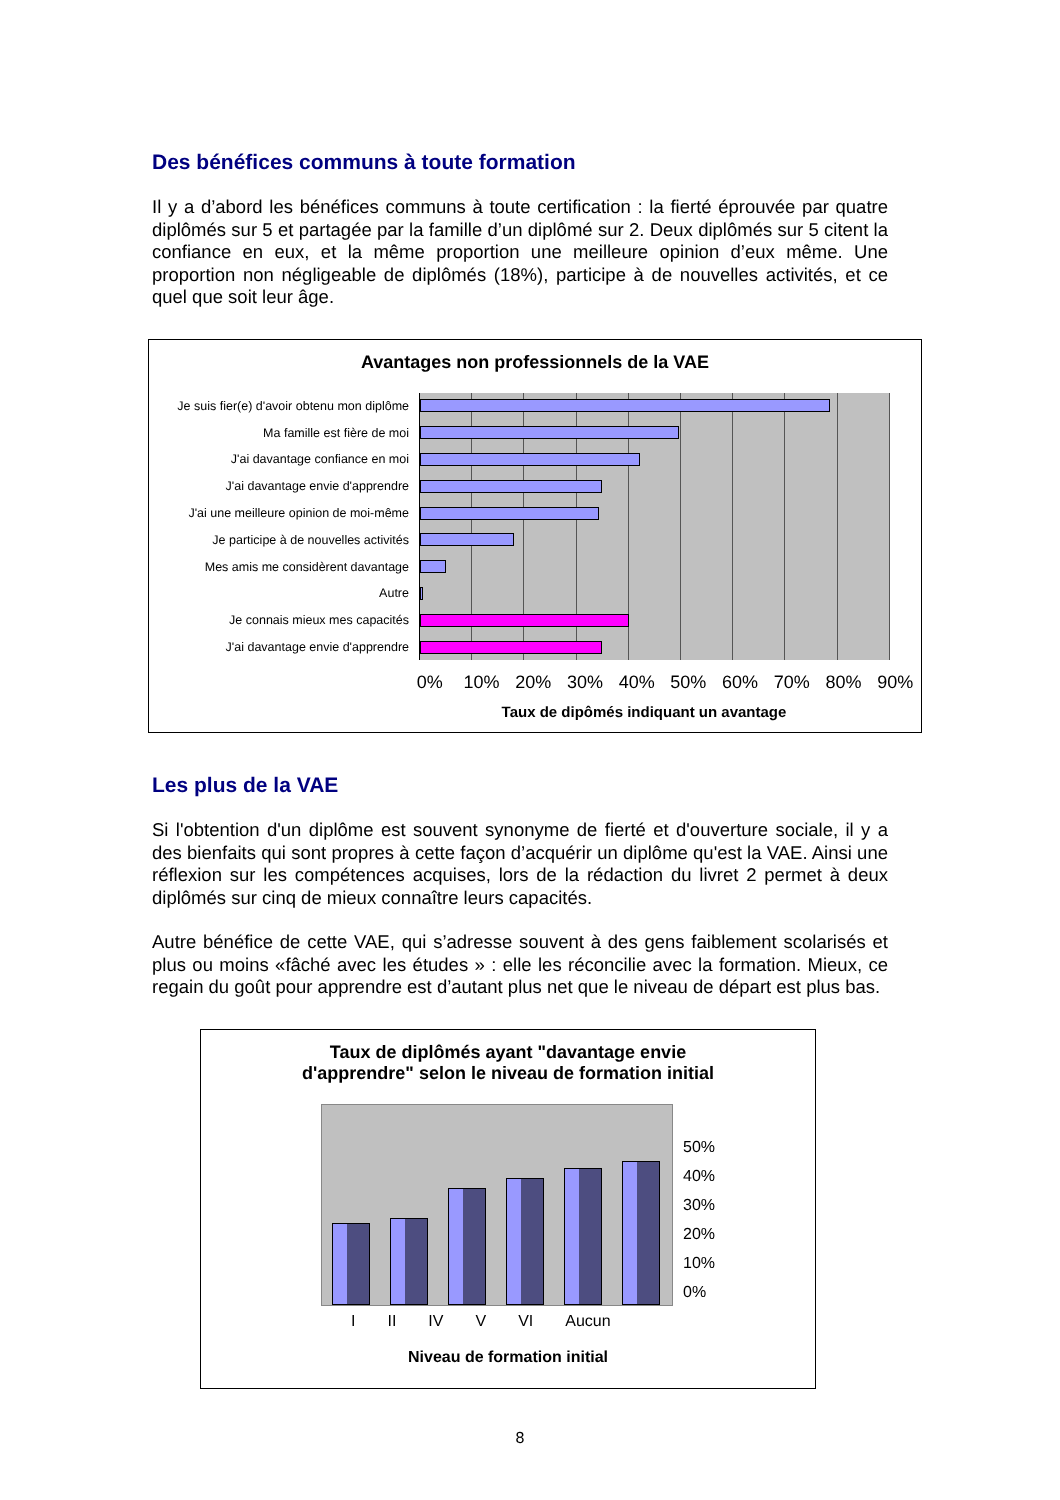Des bénéfices communs à toute formation
Il y a d’abord les bénéfices communs à toute certification : la fierté éprouvée par quatre diplômés sur 5 et partagée par la famille d’un diplômé sur 2. Deux diplômés sur 5 citent la confiance en eux, et la même proportion une meilleure opinion d’eux même. Une proportion non négligeable de diplômés (18%), participe à de nouvelles activités, et ce quel que soit leur âge.
Avantages non professionnels de la VAE
Je suis fier(e) d'avoir obtenu mon diplôme
Ma famille est fière de moi
J'ai davantage confiance en moi
J'ai davantage envie d'apprendre
J'ai une meilleure opinion de moi-même
Je participe à de nouvelles activités
Mes amis me considèrent davantage
Autre
Je connais mieux mes capacités
J'ai davantage envie d'apprendre
0% 10% 20% 30% 40% 50% 60% 70% 80% 90%
Taux de dipômés indiquant un avantage
Les plus de la VAE
Si l'obtention d'un diplôme est souvent synonyme de fierté et d'ouverture sociale, il y a des bienfaits qui sont propres à cette façon d’acquérir un diplôme qu'est la VAE. Ainsi une réflexion sur les compétences acquises, lors de la rédaction du livret 2 permet à deux diplômés sur cinq de mieux connaître leurs capacités.
Autre bénéfice de cette VAE, qui s’adresse souvent à des gens faiblement scolarisés et plus ou moins «fâché avec les études » : elle les réconcilie avec la formation. Mieux, ce regain du goût pour apprendre est d’autant plus net que le niveau de départ est plus bas.
Taux de diplômés ayant "davantage envie
d'apprendre" selon le niveau de formation initial
50%
40%
30%
20%
10%
0%
I II IV V VI Aucun
Niveau de formation initial
8